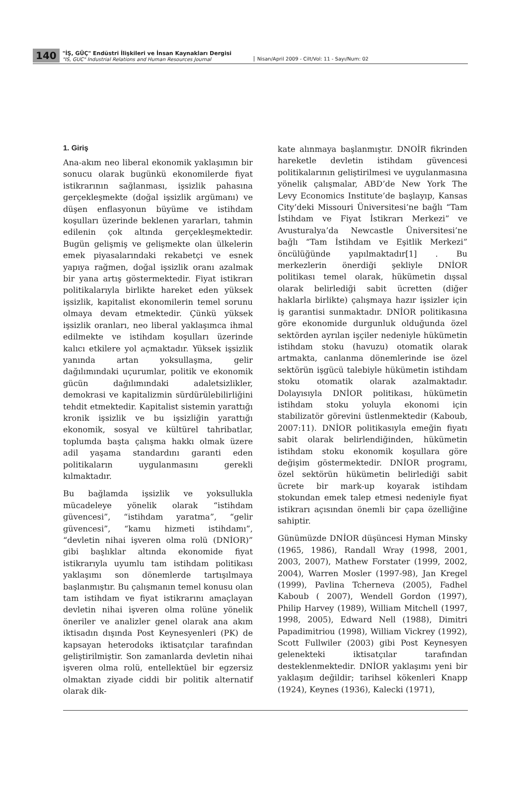140
"İŞ, GÜÇ" Endüstri İlişkileri ve İnsan Kaynakları Dergisi
"IS, GUC" Industrial Relations and Human Resources Journal
Nisan/April 2009 - Cilt/Vol: 11 - Sayı/Num: 02
1. Giriş
Ana-akım neo liberal ekonomik yaklaşımın bir sonucu olarak bugünkü ekonomilerde fiyat istikrarının sağlanması, işsizlik pahasına gerçekleşmekte (doğal işsizlik argümanı) ve düşen enflasyonun büyüme ve istihdam koşulları üzerinde beklenen yararları, tahmin edilenin çok altında gerçekleşmektedir. Bugün gelişmiş ve gelişmekte olan ülkelerin emek piyasalarındaki rekabetçi ve esnek yapıya rağmen, doğal işsizlik oranı azalmak bir yana artış göstermektedir. Fiyat istikrarı politikalarıyla birlikte hareket eden yüksek işsizlik, kapitalist ekonomilerin temel sorunu olmaya devam etmektedir. Çünkü yüksek işsizlik oranları, neo liberal yaklaşımca ihmal edilmekte ve istihdam koşulları üzerinde kalıcı etkilere yol açmaktadır. Yüksek işsizlik yanında artan yoksullaşma, gelir dağılımındaki uçurumlar, politik ve ekonomik gücün dağılımındaki adaletsizlikler, demokrasi ve kapitalizmin sürdürülebilirliğini tehdit etmektedir. Kapitalist sistemin yarattığı kronik işsizlik ve bu işsizliğin yarattığı ekonomik, sosyal ve kültürel tahribatlar, toplumda başta çalışma hakkı olmak üzere adil yaşama standardını garanti eden politikaların uygulanmasını gerekli kılmaktadır.
Bu bağlamda işsizlik ve yoksullukla mücadeleye yönelik olarak “istihdam güvencesi”, “istihdam yaratma”, “gelir güvencesi”, “kamu hizmeti istihdamı”, “devletin nihai işveren olma rolü (DNİOR)” gibi başlıklar altında ekonomide fiyat istikrarıyla uyumlu tam istihdam politikası yaklaşımı son dönemlerde tartışılmaya başlanmıştır. Bu çalışmanın temel konusu olan tam istihdam ve fiyat istikrarını amaçlayan devletin nihai işveren olma rolüne yönelik öneriler ve analizler genel olarak ana akım iktisadın dışında Post Keynesyenleri (PK) de kapsayan heterodoks iktisatçılar tarafından geliştirilmiştir. Son zamanlarda devletin nihai işveren olma rolü, entellektüel bir egzersiz olmaktan ziyade ciddi bir politik alternatif olarak dik-
kate alınmaya başlanmıştır. DNOİR fikrinden hareketle devletin istihdam güvencesi politikalarının geliştirilmesi ve uygulanmasına yönelik çalışmalar, ABD’de New York The Levy Economics Institute’de başlayıp, Kansas City’deki Missouri Üniversitesi’ne bağlı “Tam İstihdam ve Fiyat İstikrarı Merkezi” ve Avusturalya’da Newcastle Üniversitesi’ne bağlı “Tam İstihdam ve Eşitlik Merkezi” öncülüğünde yapılmaktadır[1] . Bu merkezlerin önerdiği şekliyle DNİOR politikası temel olarak, hükümetin dışsal olarak belirlediği sabit ücretten (diğer haklarla birlikte) çalışmaya hazır işsizler için iş garantisi sunmaktadır. DNİOR politikasına göre ekonomide durgunluk olduğunda özel sektörden ayrılan işçiler nedeniyle hükümetin istihdam stoku (havuzu) otomatik olarak artmakta, canlanma dönemlerinde ise özel sektörün işgücü talebiyle hükümetin istihdam stoku otomatik olarak azalmaktadır. Dolayısıyla DNİOR politikası, hükümetin istihdam stoku yoluyla ekonomi için stabilizatör görevini üstlenmektedir (Kaboub, 2007:11). DNİOR politikasıyla emeğin fiyatı sabit olarak belirlendiğinden, hükümetin istihdam stoku ekonomik koşullara göre değişim göstermektedir. DNİOR programı, özel sektörün hükümetin belirlediği sabit ücrete bir mark-up koyarak istihdam stokundan emek talep etmesi nedeniyle fiyat istikrarı açısından önemli bir çapa özelliğine sahiptir.
Günümüzde DNİOR düşüncesi Hyman Minsky (1965, 1986), Randall Wray (1998, 2001, 2003, 2007), Mathew Forstater (1999, 2002, 2004), Warren Mosler (1997-98), Jan Kregel (1999), Pavlina Tcherneva (2005), Fadhel Kaboub ( 2007), Wendell Gordon (1997), Philip Harvey (1989), William Mitchell (1997, 1998, 2005), Edward Nell (1988), Dimitri Papadimitriou (1998), William Vickrey (1992), Scott Fullwiler (2003) gibi Post Keynesyen gelenekteki iktisatçılar tarafından desteklenmektedir. DNİOR yaklaşımı yeni bir yaklaşım değildir; tarihsel kökenleri Knapp (1924), Keynes (1936), Kalecki (1971),